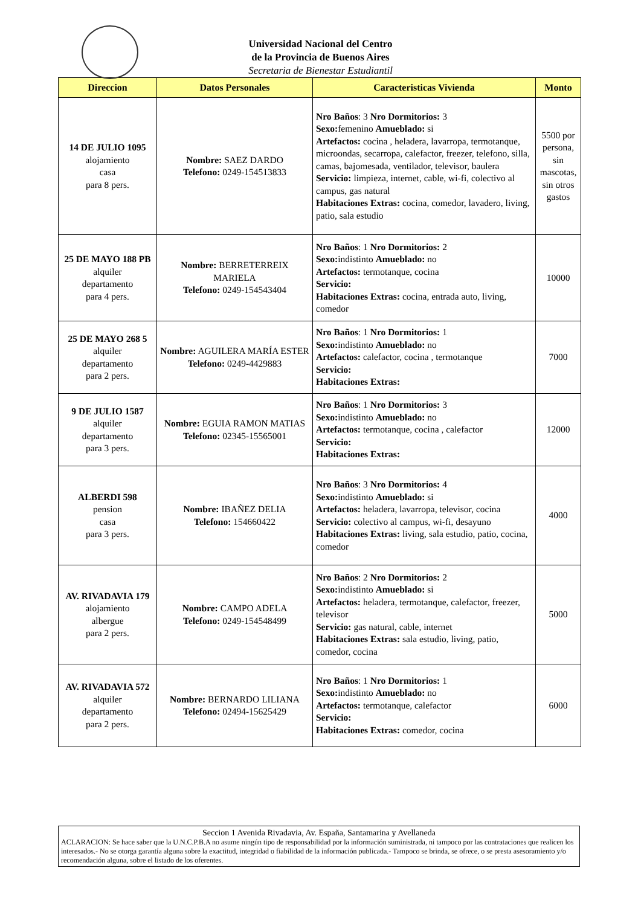Universidad Nacional del Centro
de la Provincia de Buenos Aires
Secretaria de Bienestar Estudiantil
| Direccion | Datos Personales | Caracteristicas Vivienda | Monto |
| --- | --- | --- | --- |
| 14 DE JULIO 1095 alojamiento casa para 8 pers. | Nombre: SAEZ DARDO Telefono: 0249-154513833 | Nro Baños : 3 Nro Dormitorios: 3 Sexo: femenino Amueblado: si Artefactos: cocina , heladera, lavarropa, termotanque, microondas, secarropa, calefactor, freezer, telefono, silla, camas, bajomesada, ventilador, televisor, baulera Servicio: limpieza, internet, cable, wi-fi, colectivo al campus, gas natural Habitaciones Extras: cocina, comedor, lavadero, living, patio, sala estudio | 5500 por persona, sin mascotas, sin otros gastos |
| 25 DE MAYO 188 PB alquiler departamento para 4 pers. | Nombre: BERRETERREIX MARIELA Telefono: 0249-154543404 | Nro Baños : 1 Nro Dormitorios: 2 Sexo: indistinto Amueblado: no Artefactos: termotanque, cocina Servicio: Habitaciones Extras: cocina, entrada auto, living, comedor | 10000 |
| 25 DE MAYO 268 5 alquiler departamento para 2 pers. | Nombre: AGUILERA MARÍA ESTER Telefono: 0249-4429883 | Nro Baños : 1 Nro Dormitorios: 1 Sexo: indistinto Amueblado: no Artefactos: calefactor, cocina , termotanque Servicio: Habitaciones Extras: | 7000 |
| 9 DE JULIO 1587 alquiler departamento para 3 pers. | Nombre: EGUIA RAMON MATIAS Telefono: 02345-15565001 | Nro Baños : 1 Nro Dormitorios: 3 Sexo: indistinto Amueblado: no Artefactos: termotanque, cocina , calefactor Servicio: Habitaciones Extras: | 12000 |
| ALBERDI 598 pension casa para 3 pers. | Nombre: IBAÑEZ DELIA Telefono: 154660422 | Nro Baños : 3 Nro Dormitorios: 4 Sexo: indistinto Amueblado: si Artefactos: heladera, lavarropa, televisor, cocina Servicio: colectivo al campus, wi-fi, desayuno Habitaciones Extras: living, sala estudio, patio, cocina, comedor | 4000 |
| AV. RIVADAVIA 179 alojamiento albergue para 2 pers. | Nombre: CAMPO ADELA Telefono: 0249-154548499 | Nro Baños : 2 Nro Dormitorios: 2 Sexo: indistinto Amueblado: si Artefactos: heladera, termotanque, calefactor, freezer, televisor Servicio: gas natural, cable, internet Habitaciones Extras: sala estudio, living, patio, comedor, cocina | 5000 |
| AV. RIVADAVIA 572 alquiler departamento para 2 pers. | Nombre: BERNARDO LILIANA Telefono: 02494-15625429 | Nro Baños : 1 Nro Dormitorios: 1 Sexo: indistinto Amueblado: no Artefactos: termotanque, calefactor Servicio: Habitaciones Extras: comedor, cocina | 6000 |
Seccion 1 Avenida Rivadavia, Av. España, Santamarina y Avellaneda
ACLARACION: Se hace saber que la U.N.C.P.B.A no asume ningún tipo de responsabilidad por la información suministrada, ni tampoco por las contrataciones que realicen los interesados.- No se otorga garantía alguna sobre la exactitud, integridad o fiabilidad de la información publicada.- Tampoco se brinda, se ofrece, o se presta asesoramiento y/o recomendación alguna, sobre el listado de los oferentes.